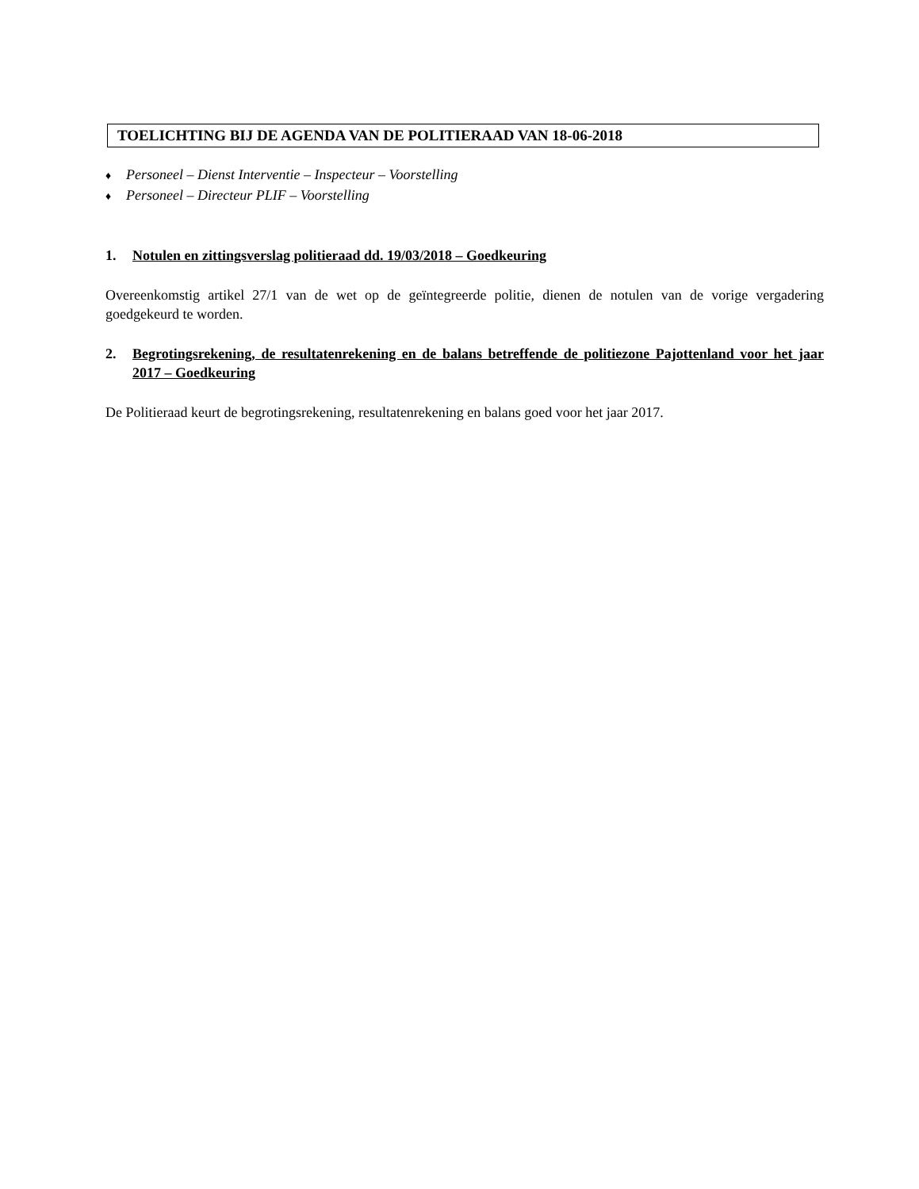TOELICHTING BIJ DE AGENDA VAN DE POLITIERAAD VAN 18-06-2018
♦ Personeel – Dienst Interventie – Inspecteur – Voorstelling
♦ Personeel – Directeur PLIF – Voorstelling
1. Notulen en zittingsverslag politieraad dd. 19/03/2018 – Goedkeuring
Overeenkomstig artikel 27/1 van de wet op de geïntegreerde politie, dienen de notulen van de vorige vergadering goedgekeurd te worden.
2. Begrotingsrekening, de resultatenrekening en de balans betreffende de politiezone Pajottenland voor het jaar 2017 – Goedkeuring
De Politieraad keurt de begrotingsrekening, resultatenrekening en balans goed voor het jaar 2017.